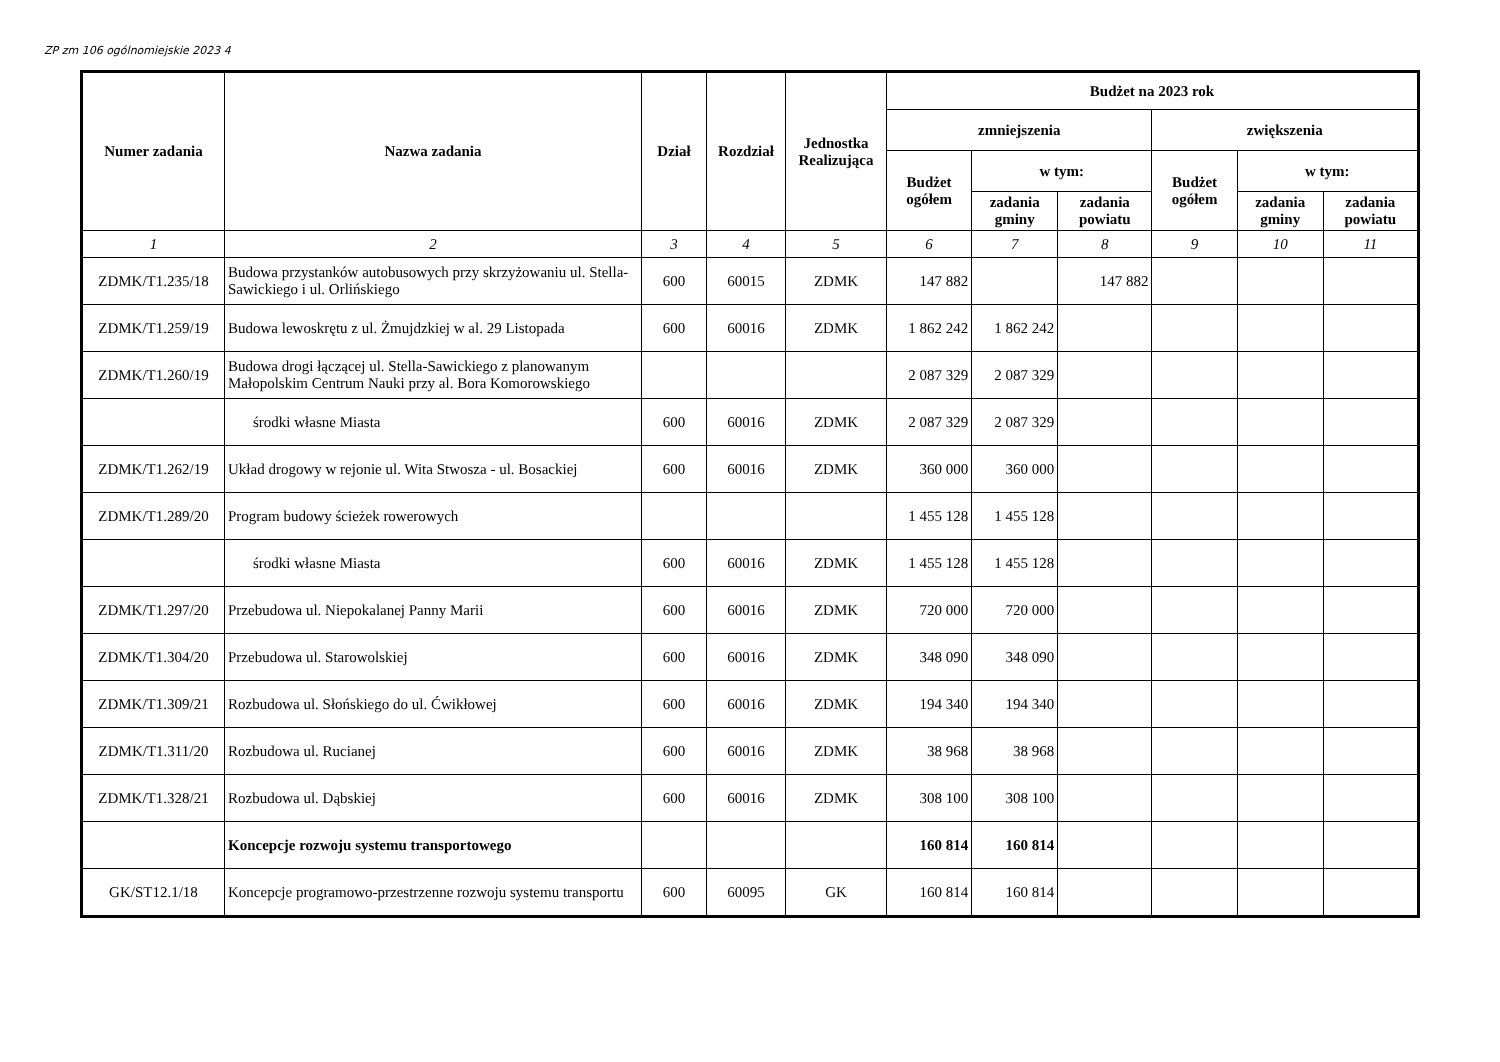ZP zm 106 ogólnomiejskie 2023 4
| Numer zadania | Nazwa zadania | Dział | Rozdział | Jednostka Realizująca | Budżet na 2023 rok | | | | | |
| --- | --- | --- | --- | --- | --- | --- | --- | --- | --- | --- |
| | | | | | zmniejszenia | | | zwiększenia | | |
| | | | | | Budżet ogółem | w tym: | | Budżet ogółem | w tym: | |
| | | | | | | zadania gminy | zadania powiatu | | zadania gminy | zadania powiatu |
| 1 | 2 | 3 | 4 | 5 | 6 | 7 | 8 | 9 | 10 | 11 |
| ZDMK/T1.235/18 | Budowa przystanków autobusowych przy skrzyżowaniu ul. Stella-Sawickiego i ul. Orlińskiego | 600 | 60015 | ZDMK | 147 882 | | 147 882 | | | |
| ZDMK/T1.259/19 | Budowa lewoskrętu z ul. Żmujdzkiej w al. 29 Listopada | 600 | 60016 | ZDMK | 1 862 242 | 1 862 242 | | | | |
| ZDMK/T1.260/19 | Budowa drogi łączącej ul. Stella-Sawickiego z planowanym Małopolskim Centrum Nauki przy al. Bora Komorowskiego | | | | 2 087 329 | 2 087 329 | | | | |
| | środki własne Miasta | 600 | 60016 | ZDMK | 2 087 329 | 2 087 329 | | | | |
| ZDMK/T1.262/19 | Układ drogowy w rejonie ul. Wita Stwosza - ul. Bosackiej | 600 | 60016 | ZDMK | 360 000 | 360 000 | | | | |
| ZDMK/T1.289/20 | Program budowy ścieżek rowerowych | | | | 1 455 128 | 1 455 128 | | | | |
| | środki własne Miasta | 600 | 60016 | ZDMK | 1 455 128 | 1 455 128 | | | | |
| ZDMK/T1.297/20 | Przebudowa ul. Niepokalanej Panny Marii | 600 | 60016 | ZDMK | 720 000 | 720 000 | | | | |
| ZDMK/T1.304/20 | Przebudowa ul. Starowolskiej | 600 | 60016 | ZDMK | 348 090 | 348 090 | | | | |
| ZDMK/T1.309/21 | Rozbudowa ul. Słońskiego do ul. Ćwikłowej | 600 | 60016 | ZDMK | 194 340 | 194 340 | | | | |
| ZDMK/T1.311/20 | Rozbudowa ul. Rucianej | 600 | 60016 | ZDMK | 38 968 | 38 968 | | | | |
| ZDMK/T1.328/21 | Rozbudowa ul. Dąbskiej | 600 | 60016 | ZDMK | 308 100 | 308 100 | | | | |
| | Koncepcje rozwoju systemu transportowego | | | | 160 814 | 160 814 | | | | |
| GK/ST12.1/18 | Koncepcje programowo-przestrzenne rozwoju systemu transportu | 600 | 60095 | GK | 160 814 | 160 814 | | | | |